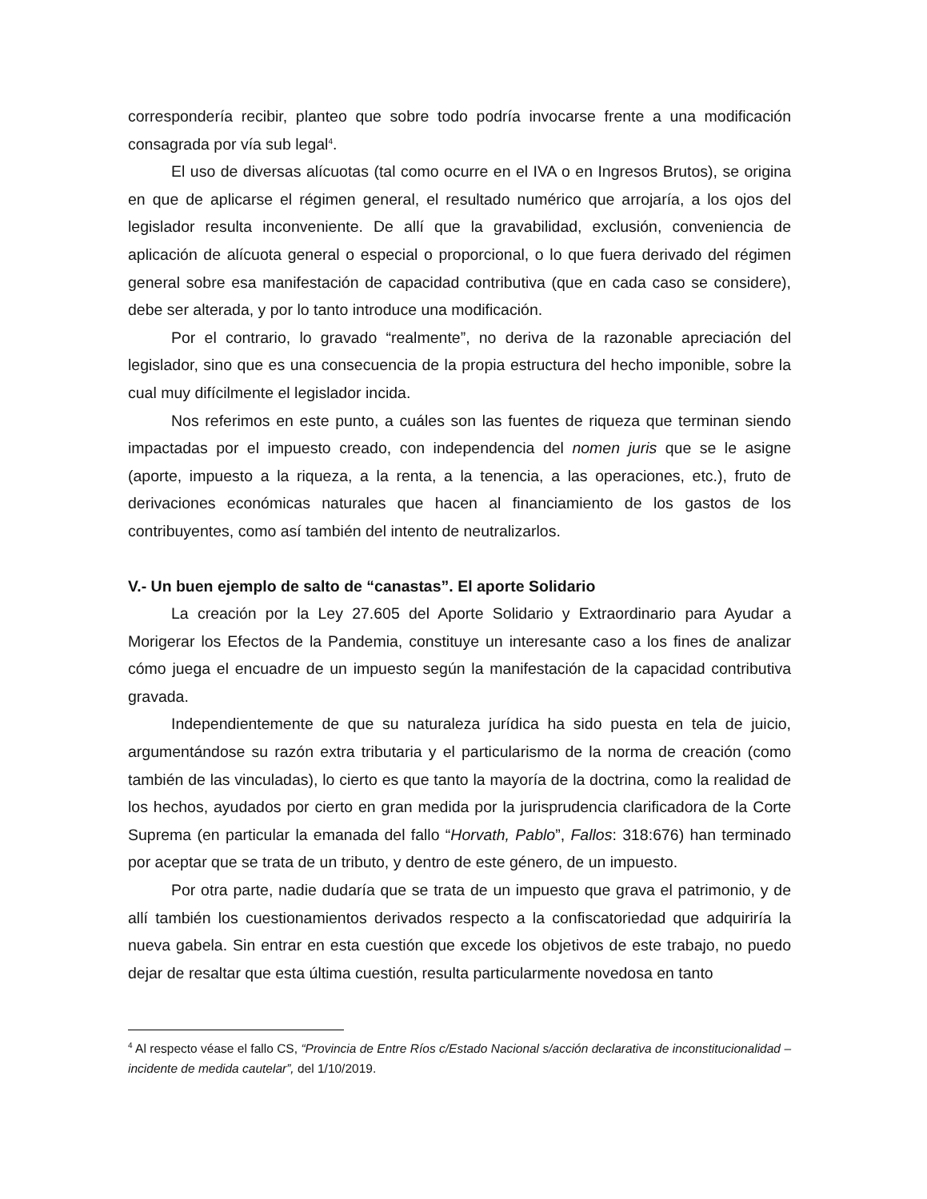correspondería recibir, planteo que sobre todo podría invocarse frente a una modificación consagrada por vía sub legal<sup>4</sup>.
El uso de diversas alícuotas (tal como ocurre en el IVA o en Ingresos Brutos), se origina en que de aplicarse el régimen general, el resultado numérico que arrojaría, a los ojos del legislador resulta inconveniente. De allí que la gravabilidad, exclusión, conveniencia de aplicación de alícuota general o especial o proporcional, o lo que fuera derivado del régimen general sobre esa manifestación de capacidad contributiva (que en cada caso se considere), debe ser alterada, y por lo tanto introduce una modificación.
Por el contrario, lo gravado “realmente”, no deriva de la razonable apreciación del legislador, sino que es una consecuencia de la propia estructura del hecho imponible, sobre la cual muy difícilmente el legislador incida.
Nos referimos en este punto, a cuáles son las fuentes de riqueza que terminan siendo impactadas por el impuesto creado, con independencia del nomen juris que se le asigne (aporte, impuesto a la riqueza, a la renta, a la tenencia, a las operaciones, etc.), fruto de derivaciones económicas naturales que hacen al financiamiento de los gastos de los contribuyentes, como así también del intento de neutralizarlos.
V.- Un buen ejemplo de salto de “canastas”. El aporte Solidario
La creación por la Ley 27.605 del Aporte Solidario y Extraordinario para Ayudar a Morigerar los Efectos de la Pandemia, constituye un interesante caso a los fines de analizar cómo juega el encuadre de un impuesto según la manifestación de la capacidad contributiva gravada.
Independientemente de que su naturaleza jurídica ha sido puesta en tela de juicio, argumentándose su razón extra tributaria y el particularismo de la norma de creación (como también de las vinculadas), lo cierto es que tanto la mayoría de la doctrina, como la realidad de los hechos, ayudados por cierto en gran medida por la jurisprudencia clarificadora de la Corte Suprema (en particular la emanada del fallo “Horvath, Pablo”, Fallos: 318:676) han terminado por aceptar que se trata de un tributo, y dentro de este género, de un impuesto.
Por otra parte, nadie dudaría que se trata de un impuesto que grava el patrimonio, y de allí también los cuestionamientos derivados respecto a la confiscatoriedad que adquiriría la nueva gabela. Sin entrar en esta cuestión que excede los objetivos de este trabajo, no puedo dejar de resaltar que esta última cuestión, resulta particularmente novedosa en tanto
<sup>4</sup> Al respecto véase el fallo CS, “Provincia de Entre Ríos c/Estado Nacional s/acción declarativa de inconstitucionalidad – incidente de medida cautelar”, del 1/10/2019.